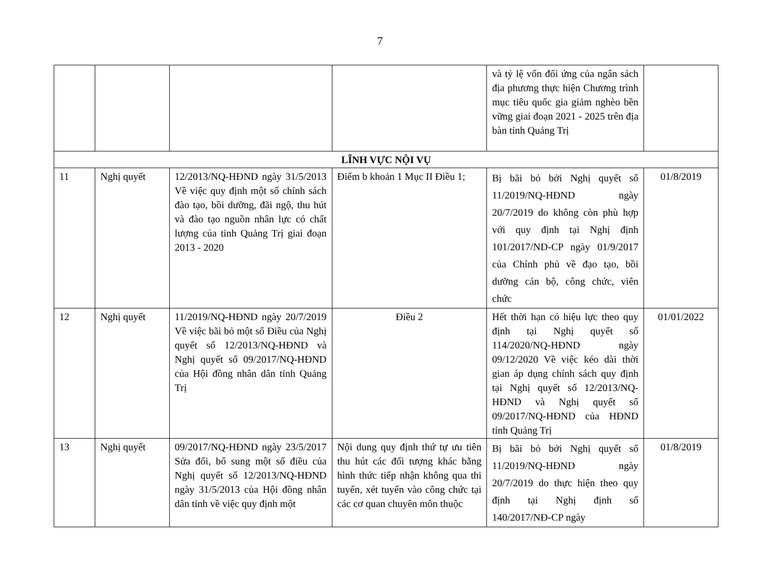7
| | | | | và tỷ lệ vốn đối ứng của ngân sách địa phương thực hiện Chương trình mục tiêu quốc gia giảm nghèo bền vững giai đoạn 2021 - 2025 trên địa bàn tỉnh Quảng Trị | |
| LĨNH VỰC NỘI VỤ | | | | | |
| 11 | Nghị quyết | 12/2013/NQ-HĐND ngày 31/5/2013 Về việc quy định một số chính sách đào tạo, bồi dưỡng, đãi ngộ, thu hút và đào tạo nguồn nhân lực có chất lượng của tỉnh Quảng Trị giai đoạn 2013 - 2020 | Điểm b khoản 1 Mục II Điều 1; | Bị bãi bỏ bởi Nghị quyết số 11/2019/NQ-HĐND ngày 20/7/2019 do không còn phù hợp với quy định tại Nghị định 101/2017/ND-CP ngày 01/9/2017 của Chính phủ về đạo tạo, bồi dưỡng cán bộ, công chức, viên chức | 01/8/2019 |
| 12 | Nghị quyết | 11/2019/NQ-HĐND ngày 20/7/2019 Về việc bãi bỏ một số Điều của Nghị quyết số 12/2013/NQ-HĐND và Nghị quyết số 09/2017/NQ-HĐND của Hội đồng nhân dân tỉnh Quảng Trị | Điều 2 | Hết thời hạn có hiệu lực theo quy định tại Nghị quyết số 114/2020/NQ-HĐND ngày 09/12/2020 Về việc kéo dài thời gian áp dụng chính sách quy định tại Nghị quyết số 12/2013/NQ-HĐND và Nghị quyết số 09/2017/NQ-HĐND của HĐND tỉnh Quảng Trị | 01/01/2022 |
| 13 | Nghị quyết | 09/2017/NQ-HĐND ngày 23/5/2017 Sửa đổi, bổ sung một số điều của Nghị quyết số 12/2013/NQ-HĐND ngày 31/5/2013 của Hội đồng nhân dân tỉnh về việc quy định một | Nội dung quy định thứ tự ưu tiên thu hút các đối tượng khác bằng hình thức tiếp nhận không qua thi tuyển, xét tuyển vào công chức tại các cơ quan chuyên môn thuộc | Bị bãi bỏ bởi Nghị quyết số 11/2019/NQ-HĐND ngày 20/7/2019 do thực hiện theo quy định tại Nghị định số 140/2017/NĐ-CP ngày | 01/8/2019 |